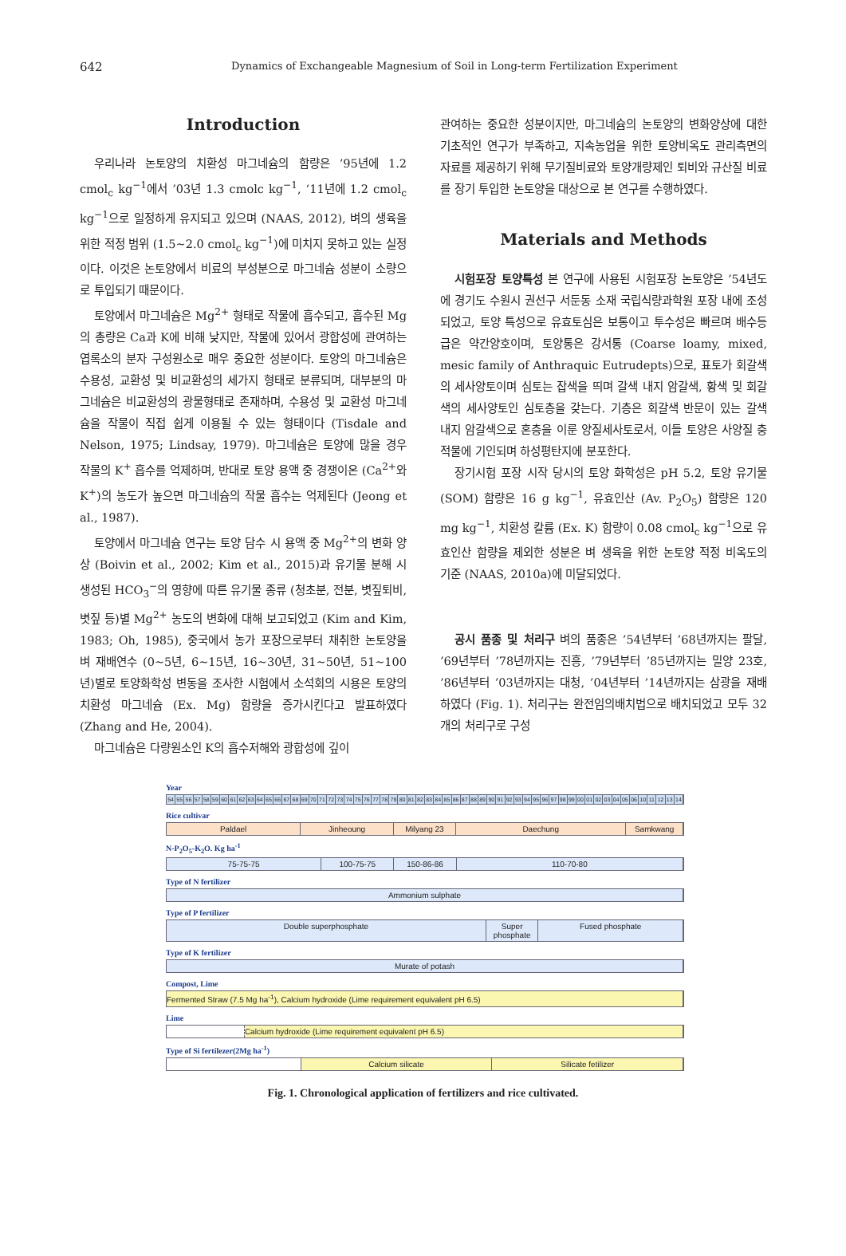642 Dynamics of Exchangeable Magnesium of Soil in Long-term Fertilization Experiment
Introduction
우리나라 논토양의 치환성 마그네슘의 함량은 ’95년에 1.2 cmol<sub>c</sub> kg<sup>−1</sup>에서 ’03년 1.3 cmolc kg<sup>−1</sup>, ‘11년에 1.2 cmol<sub>c</sub> kg<sup>−1</sup>으로 일정하게 유지되고 있으며 (NAAS, 2012), 벼의 생육을 위한 적정 범위 (1.5~2.0 cmol<sub>c</sub> kg<sup>−1</sup>)에 미치지 못하고 있는 실정이다. 이것은 논토양에서 비료의 부성분으로 마그네슘 성분이 소량으로 투입되기 때문이다.
토양에서 마그네슘은 Mg<sup>2+</sup> 형태로 작물에 흡수되고, 흡수된 Mg의 총량은 Ca과 K에 비해 낮지만, 작물에 있어서 광합성에 관여하는 엽록소의 분자 구성원소로 매우 중요한 성분이다. 토양의 마그네슘은 수용성, 교환성 및 비교환성의 세가지 형태로 분류되며, 대부분의 마그네슘은 비교환성의 광물형태로 존재하며, 수용성 및 교환성 마그네슘을 작물이 직접 쉽게 이용될 수 있는 형태이다 (Tisdale and Nelson, 1975; Lindsay, 1979). 마그네슘은 토양에 많을 경우 작물의 K<sup>+</sup> 흡수를 억제하며, 반대로 토양 용액 중 경쟁이온 (Ca<sup>2+</sup>와 K<sup>+</sup>)의 농도가 높으면 마그네슘의 작물 흡수는 억제된다 (Jeong et al., 1987).
토양에서 마그네슘 연구는 토양 담수 시 용액 중 Mg<sup>2+</sup>의 변화 양상 (Boivin et al., 2002; Kim et al., 2015)과 유기물 분해 시 생성된 HCO<sub>3</sub><sup>−</sup>의 영향에 따른 유기물 종류 (청초분, 전분, 볏짚퇴비, 볏짚 등)별 Mg<sup>2+</sup> 농도의 변화에 대해 보고되었고 (Kim and Kim, 1983; Oh, 1985), 중국에서 농가 포장으로부터 채취한 논토양을 벼 재배연수 (0~5년, 6~15년, 16~30년, 31~50년, 51~100년)별로 토양화학성 변동을 조사한 시험에서 소석회의 시용은 토양의 치환성 마그네슘 (Ex. Mg) 함량을 증가시킨다고 발표하였다 (Zhang and He, 2004).
마그네슘은 다량원소인 K의 흡수저해와 광합성에 깊이
관여하는 중요한 성분이지만, 마그네슘의 논토양의 변화양상에 대한 기초적인 연구가 부족하고, 지속농업을 위한 토양비옥도 관리측면의 자료를 제공하기 위해 무기질비료와 토양개량제인 퇴비와 규산질 비료를 장기 투입한 논토양을 대상으로 본 연구를 수행하였다.
Materials and Methods
시험포장 토양특성 본 연구에 사용된 시험포장 논토양은 ’54년도에 경기도 수원시 권선구 서둔동 소재 국립식량과학원 포장 내에 조성되었고, 토양 특성으로 유효토심은 보통이고 투수성은 빠르며 배수등급은 약간양호이며, 토양통은 강서통 (Coarse loamy, mixed, mesic family of Anthraquic Eutrudepts)으로, 표토가 회갈색의 세사양토이며 심토는 잡색을 띄며 갈색 내지 암갈색, 황색 및 회갈색의 세사양토인 심토층을 갖는다. 기층은 회갈색 반문이 있는 갈색 내지 암갈색으로 혼층을 이룬 양질세사토로서, 이들 토양은 사양질 충적물에 기인되며 하성평탄지에 분포한다.
장기시험 포장 시작 당시의 토양 화학성은 pH 5.2, 토양 유기물 (SOM) 함량은 16 g kg<sup>−1</sup>, 유효인산 (Av. P<sub>2</sub>O<sub>5</sub>) 함량은 120 mg kg<sup>−1</sup>, 치환성 칼륨 (Ex. K) 함량이 0.08 cmol<sub>c</sub> kg<sup>−1</sup>으로 유효인산 함량을 제외한 성분은 벼 생육을 위한 논토양 적정 비옥도의 기준 (NAAS, 2010a)에 미달되었다.
공시 품종 및 처리구 벼의 품종은 ’54년부터 ’68년까지는 팔달, ’69년부터 ’78년까지는 진흥, ’79년부터 ’85년까지는 밀양 23호, ’86년부터 ’03년까지는 대청, ’04년부터 ’14년까지는 삼광을 재배하였다 (Fig. 1). 처리구는 완전임의배치법으로 배치되었고 모두 32개의 처리구로 구성
Year
54 55 56 57 58 59 60 61 62 63 64 65 66 67 68 69 70 71 72 73 74 75 76 77 78 79 80 81 82 83 84 85 86 87 88 89 90 91 92 93 94 95 96 97 98 99 00 01 02 03 04 05 06 10 11 12 13 14
Rice cultivar
Paldael Jinheoung Milyang 23 Daechung Samkwang
N-P<sub>2</sub>O<sub>5</sub>-K<sub>2</sub>O. Kg ha<sup>-1</sup>
75-75-75 100-75-75 150-86-86 110-70-80
Type of N fertilizer
Ammonium sulphate
Type of P fertilizer
Double superphosphate Super phosphate Fused phosphate
Type of K fertilizer
Murate of potash
Compost, Lime
Fermented Straw (7.5 Mg ha<sup>-1</sup>), Calcium hydroxide (Lime requirement equivalent pH 6.5)
Lime
Calcium hydroxide (Lime requirement equivalent pH 6.5)
Type of Si fertilezer(2Mg ha<sup>-1</sup>)
Calcium silicate Silicate fetilizer
Fig. 1. Chronological application of fertilizers and rice cultivated.